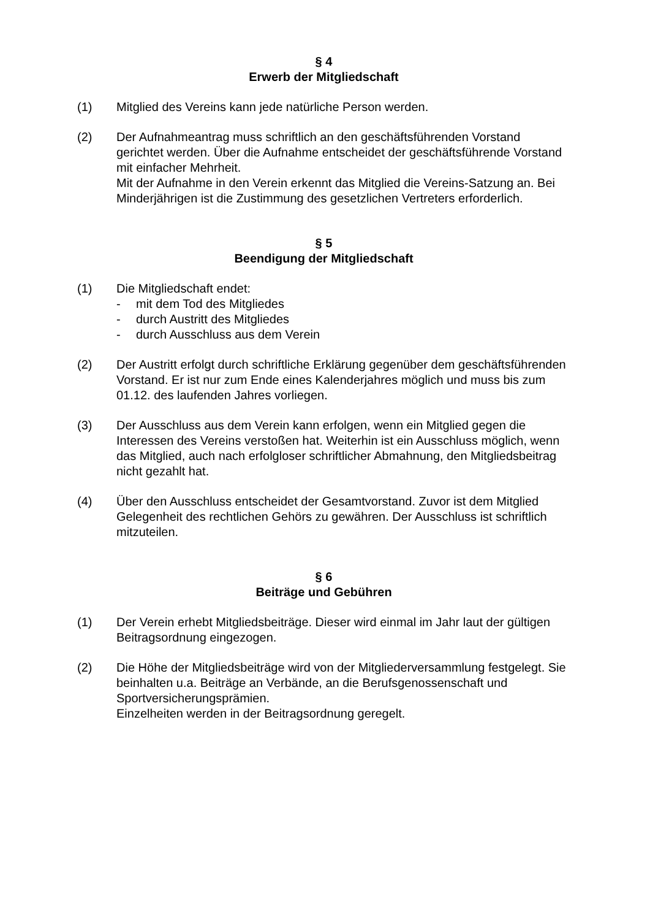§ 4
Erwerb der Mitgliedschaft
(1) Mitglied des Vereins kann jede natürliche Person werden.
(2) Der Aufnahmeantrag muss schriftlich an den geschäftsführenden Vorstand gerichtet werden. Über die Aufnahme entscheidet der geschäftsführende Vorstand mit einfacher Mehrheit.
Mit der Aufnahme in den Verein erkennt das Mitglied die Vereins-Satzung an. Bei Minderjährigen ist die Zustimmung des gesetzlichen Vertreters erforderlich.
§ 5
Beendigung der Mitgliedschaft
(1) Die Mitgliedschaft endet:
- mit dem Tod des Mitgliedes
- durch Austritt des Mitgliedes
- durch Ausschluss aus dem Verein
(2) Der Austritt erfolgt durch schriftliche Erklärung gegenüber dem geschäftsführenden Vorstand. Er ist nur zum Ende eines Kalenderjahres möglich und muss bis zum 01.12. des laufenden Jahres vorliegen.
(3) Der Ausschluss aus dem Verein kann erfolgen, wenn ein Mitglied gegen die Interessen des Vereins verstoßen hat. Weiterhin ist ein Ausschluss möglich, wenn das Mitglied, auch nach erfolgloser schriftlicher Abmahnung, den Mitgliedsbeitrag nicht gezahlt hat.
(4) Über den Ausschluss entscheidet der Gesamtvorstand. Zuvor ist dem Mitglied Gelegenheit des rechtlichen Gehörs zu gewähren. Der Ausschluss ist schriftlich mitzuteilen.
§ 6
Beiträge und Gebühren
(1) Der Verein erhebt Mitgliedsbeiträge. Dieser wird einmal im Jahr laut der gültigen Beitragsordnung eingezogen.
(2) Die Höhe der Mitgliedsbeiträge wird von der Mitgliederversammlung festgelegt. Sie beinhalten u.a. Beiträge an Verbände, an die Berufsgenossenschaft und Sportversicherungsprämien.
Einzelheiten werden in der Beitragsordnung geregelt.